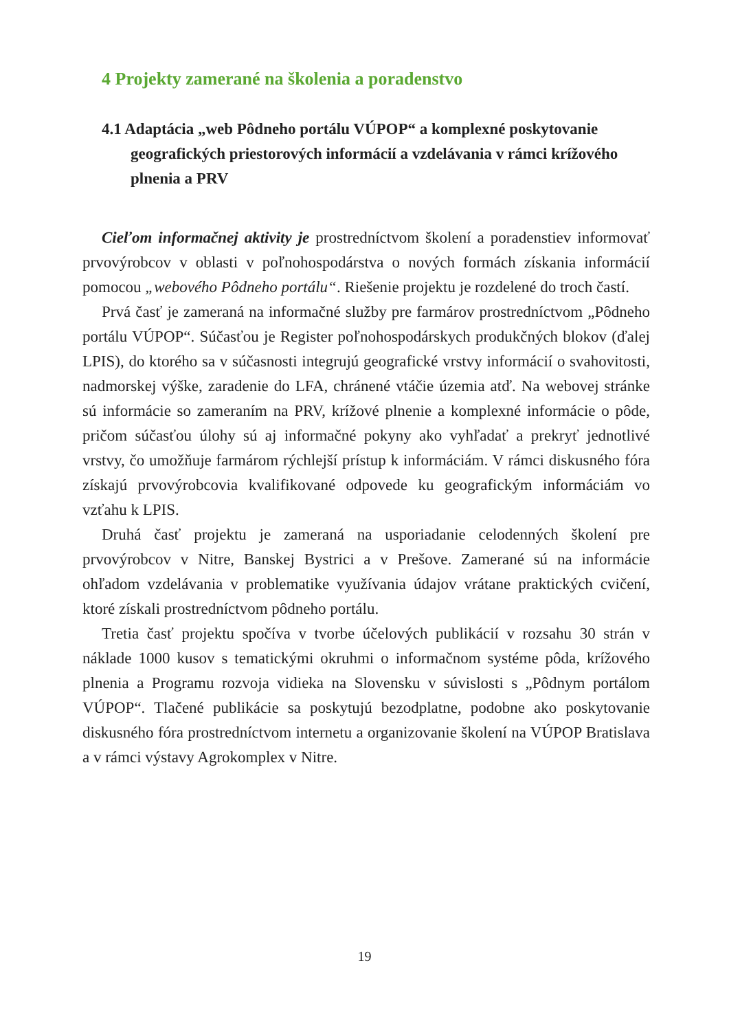4 Projekty zamerané na školenia a poradenstvo
4.1 Adaptácia „web Pôdneho portálu VÚPOP“ a komplexné poskytovanie geografických priestorových informácií a vzdelávania v rámci krížového plnenia a PRV
Cieľom informačnej aktivity je prostredníctvom školení a poradenstiev informovať prvovýrobcov v oblasti v poľnohospodárstva o nových formách získania informácií pomocou „webového Pôdneho portálu“. Riešenie projektu je rozdelené do troch častí.
Prvá časť je zameraná na informačné služby pre farmárov prostredníctvom „Pôdneho portálu VÚPOP“. Súčasťou je Register poľnohospodárskych produkčných blokov (ďalej LPIS), do ktorého sa v súčasnosti integrujú geografické vrstvy informácií o svahovitosti, nadmorskej výške, zaradenie do LFA, chránené vtáčie územia atď. Na webovej stránke sú informácie so zameraním na PRV, krížové plnenie a komplexné informácie o pôde, pričom súčasťou úlohy sú aj informačné pokyny ako vyhľadať a prekryť jednotlivé vrstvy, čo umožňuje farmárom rýchlejší prístup k informáciám. V rámci diskusného fóra získajú prvovýrobcovia kvalifikované odpovede ku geografickým informáciám vo vzťahu k LPIS.
Druhá časť projektu je zameraná na usporiadanie celodenných školení pre prvovýrobcov v Nitre, Banskej Bystrici a v Prešove. Zamerané sú na informácie ohľadom vzdelávania v problematike využívania údajov vrátane praktických cvičení, ktoré získali prostredníctvom pôdneho portálu.
Tretia časť projektu spočíva v tvorbe účelových publikácií v rozsahu 30 strán v náklade 1000 kusov s tematickými okruhmi o informačnom systéme pôda, krížového plnenia a Programu rozvoja vidieka na Slovensku v súvislosti s „Pôdnym portálom VÚPOP“. Tlačené publikácie sa poskytujú bezodplatne, podobne ako poskytovanie diskusného fóra prostredníctvom internetu a organizovanie školení na VÚPOP Bratislava a v rámci výstavy Agrokomplex v Nitre.
19